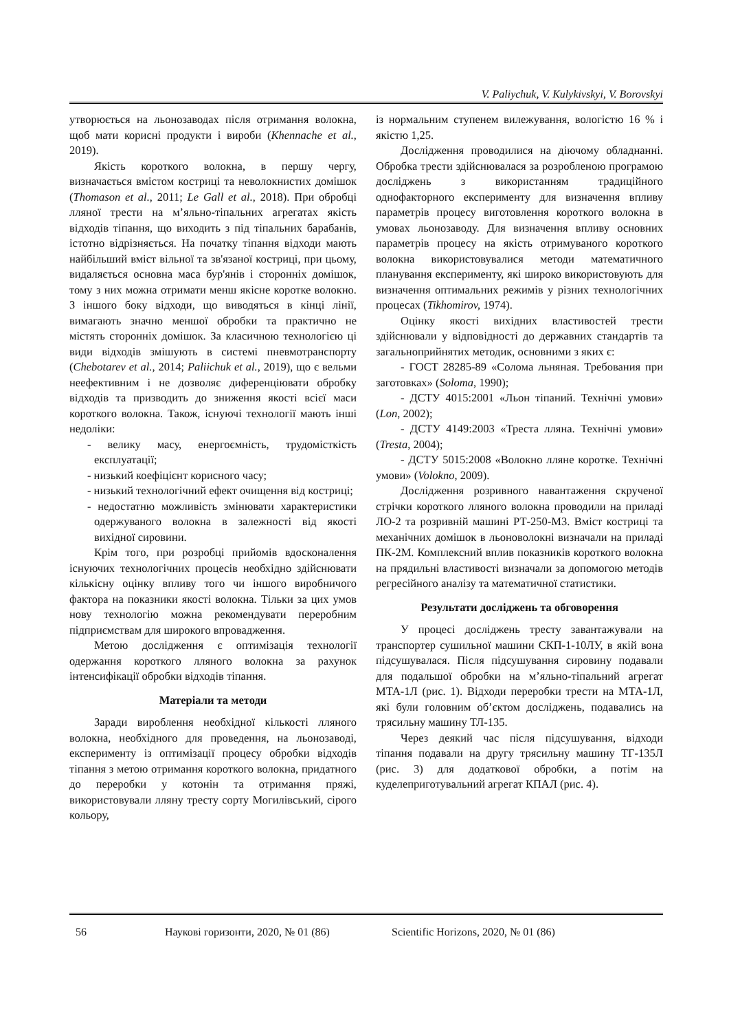V. Paliychuk, V. Kulykivskyi, V. Borovskyi
утворюється на льонозаводах після отримання волокна, щоб мати корисні продукти і вироби (Khennache et al., 2019).
Якість короткого волокна, в першу чергу, визначається вмістом костриці та неволокнистих домішок (Thomason et al., 2011; Le Gall et al., 2018). При обробці лляної трести на м’яльно-тіпальних агрегатах якість відходів тіпання, що виходить з під тіпальних барабанів, істотно відрізняється. На початку тіпання відходи мають найбільший вміст вільної та зв'язаної костриці, при цьому, видаляється основна маса бур'янів і сторонніх домішок, тому з них можна отримати менш якісне коротке волокно. З іншого боку відходи, що виводяться в кінці лінії, вимагають значно меншої обробки та практично не містять сторонніх домішок. За класичною технологією ці види відходів змішують в системі пневмотранспорту (Chebotarev et al., 2014; Paliichuk et al., 2019), що є вельми неефективним і не дозволяє диференціювати обробку відходів та призводить до зниження якості всієї маси короткого волокна. Також, існуючі технології мають інші недоліки:
- велику масу, енергоємність, трудомісткість експлуатації;
- низький коефіцієнт корисного часу;
- низький технологічний ефект очищення від костриці;
- недостатню можливість змінювати характеристики одержуваного волокна в залежності від якості вихідної сировини.
Крім того, при розробці прийомів вдосконалення існуючих технологічних процесів необхідно здійснювати кількісну оцінку впливу того чи іншого виробничого фактора на показники якості волокна. Тільки за цих умов нову технологію можна рекомендувати переробним підприємствам для широкого впровадження.
Метою дослідження є оптимізація технології одержання короткого лляного волокна за рахунок інтенсифікації обробки відходів тіпання.
Матеріали та методи
Заради вироблення необхідної кількості лляного волокна, необхідного для проведення, на льонозаводі, експерименту із оптимізації процесу обробки відходів тіпання з метою отримання короткого волокна, придатного до переробки у котонін та отримання пряжі, використовували лляну тресту сорту Могилівський, сірого кольору,
із нормальним ступенем вилежування, вологістю 16 % і якістю 1,25.
Дослідження проводилися на діючому обладнанні. Обробка трести здійснювалася за розробленою програмою досліджень з використанням традиційного однофакторного експерименту для визначення впливу параметрів процесу виготовлення короткого волокна в умовах льонозаводу. Для визначення впливу основних параметрів процесу на якість отримуваного короткого волокна використовувалися методи математичного планування експерименту, які широко використовують для визначення оптимальних режимів у різних технологічних процесах (Tikhomirov, 1974).
Оцінку якості вихідних властивостей трести здійснювали у відповідності до державних стандартів та загальноприйнятих методик, основними з яких є:
- ГОСТ 28285-89 «Солома льняная. Требования при заготовках» (Soloma, 1990);
- ДСТУ 4015:2001 «Льон тіпаний. Технічні умови» (Lon, 2002);
- ДСТУ 4149:2003 «Треста лляна. Технічні умови» (Tresta, 2004);
- ДСТУ 5015:2008 «Волокно лляне коротке. Технічні умови» (Volokno, 2009).
Дослідження розривного навантаження скрученої стрічки короткого лляного волокна проводили на приладі ЛО-2 та розривній машині РТ-250-М3. Вміст костриці та механічних домішок в льоноволокні визначали на приладі ПК-2М. Комплексний вплив показників короткого волокна на прядильні властивості визначали за допомогою методів регресійного аналізу та математичної статистики.
Результати досліджень та обговорення
У процесі досліджень тресту завантажували на транспортер сушильної машини СКП-1-10ЛУ, в якій вона підсушувалася. Після підсушування сировину подавали для подальшої обробки на м’яльно-тіпальний агрегат МТА-1Л (рис. 1). Відходи переробки трести на МТА-1Л, які були головним об’єктом досліджень, подавались на трясильну машину ТЛ-135.
Через деякий час після підсушування, відходи тіпання подавали на другу трясильну машину ТГ-135Л (рис. 3) для додаткової обробки, а потім на куделеприготувальний агрегат КПАЛ (рис. 4).
56 Наукові горизонти, 2020, № 01 (86) Scientific Horizons, 2020, № 01 (86)